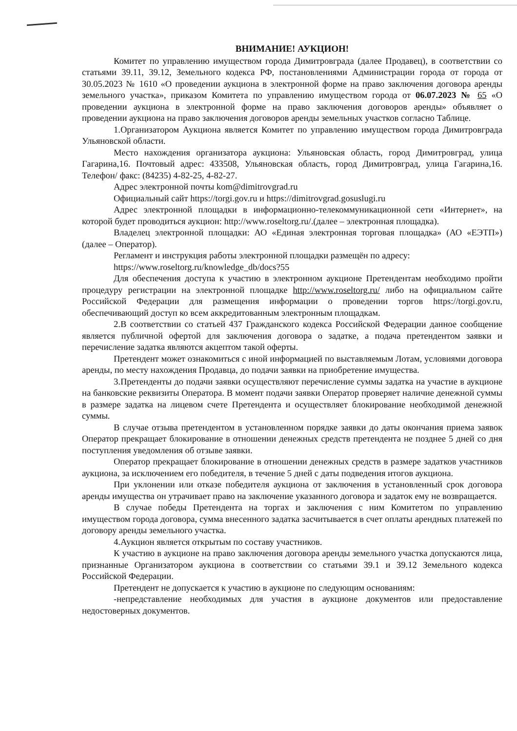ВНИМАНИЕ! АУКЦИОН!
Комитет по управлению имуществом города Димитровграда (далее Продавец), в соответствии со статьями 39.11, 39.12, Земельного кодекса РФ, постановлениями Администрации города от города от 30.05.2023 № 1610 «О проведении аукциона в электронной форме на право заключения договора аренды земельного участка», приказом Комитета по управлению имуществом города от 06.07.2023 № 65 «О проведении аукциона в электронной форме на право заключения договоров аренды» объявляет о проведении аукциона на право заключения договоров аренды земельных участков согласно Таблице.
1.Организатором Аукциона является Комитет по управлению имуществом города Димитровграда Ульяновской области.
Место нахождения организатора аукциона: Ульяновская область, город Димитровград, улица Гагарина,16. Почтовый адрес: 433508, Ульяновская область, город Димитровград, улица Гагарина,16. Телефон/ факс: (84235) 4-82-25, 4-82-27.
Адрес электронной почты kom@dimitrovgrad.ru
Официальный сайт https://torgi.gov.ru и https://dimitrovgrad.gosuslugi.ru
Адрес электронной площадки в информационно-телекоммуникационной сети «Интернет», на которой будет проводиться аукцион: http://www.roseltorg.ru/.(далее – электронная площадка).
Владелец электронной площадки: АО «Единая электронная торговая площадка» (АО «ЕЭТП») (далее – Оператор).
Регламент и инструкция работы электронной площадки размещён по адресу:
https://www.roseltorg.ru/knowledge_db/docs?55
Для обеспечения доступа к участию в электронном аукционе Претендентам необходимо пройти процедуру регистрации на электронной площадке http://www.roseltorg.ru/ либо на официальном сайте Российской Федерации для размещения информации о проведении торгов https://torgi.gov.ru, обеспечивающий доступ ко всем аккредитованным электронным площадкам.
2.В соответствии со статьей 437 Гражданского кодекса Российской Федерации данное сообщение является публичной офертой для заключения договора о задатке, а подача претендентом заявки и перечисление задатка являются акцептом такой оферты.
Претендент может ознакомиться с иной информацией по выставляемым Лотам, условиями договора аренды, по месту нахождения Продавца, до подачи заявки на приобретение имущества.
3.Претенденты до подачи заявки осуществляют перечисление суммы задатка на участие в аукционе на банковские реквизиты Оператора. В момент подачи заявки Оператор проверяет наличие денежной суммы в размере задатка на лицевом счете Претендента и осуществляет блокирование необходимой денежной суммы.
В случае отзыва претендентом в установленном порядке заявки до даты окончания приема заявок Оператор прекращает блокирование в отношении денежных средств претендента не позднее 5 дней со дня поступления уведомления об отзыве заявки.
Оператор прекращает блокирование в отношении денежных средств в размере задатков участников аукциона, за исключением его победителя, в течение 5 дней с даты подведения итогов аукциона.
При уклонении или отказе победителя аукциона от заключения в установленный срок договора аренды имущества он утрачивает право на заключение указанного договора и задаток ему не возвращается.
В случае победы Претендента на торгах и заключения с ним Комитетом по управлению имуществом города договора, сумма внесенного задатка засчитывается в счет оплаты арендных платежей по договору аренды земельного участка.
4.Аукцион является открытым по составу участников.
К участию в аукционе на право заключения договора аренды земельного участка допускаются лица, признанные Организатором аукциона в соответствии со статьями 39.1 и 39.12 Земельного кодекса Российской Федерации.
Претендент не допускается к участию в аукционе по следующим основаниям:
-непредставление необходимых для участия в аукционе документов или предоставление недостоверных документов.